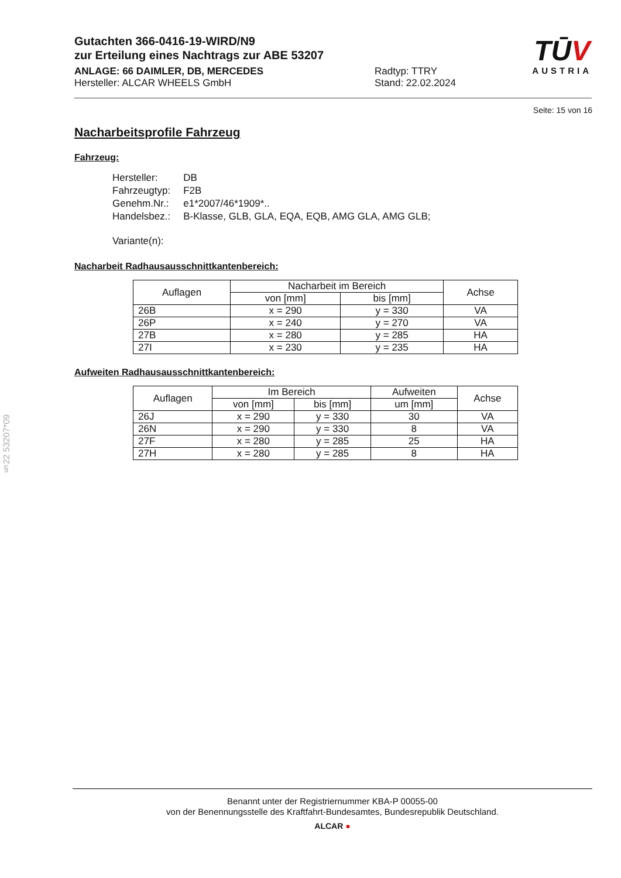§22 53207*09
Gutachten 366-0416-19-WIRD/N9
zur Erteilung eines Nachtrags zur ABE 53207
ANLAGE: 66 DAIMLER, DB, MERCEDES
Hersteller: ALCAR WHEELS GmbH
Radtyp: TTRY
Stand: 22.02.2024
TŪV
AUSTRIA
Seite: 15 von 16
Nacharbeitsprofile Fahrzeug
Fahrzeug:
| Hersteller: | DB |
| Fahrzeugtyp: | F2B |
| Genehm.Nr.: | e1*2007/46*1909*.. |
| Handelsbez.: | B-Klasse, GLB, GLA, EQA, EQB, AMG GLA, AMG GLB; |
| Variante(n): | |
Nacharbeit Radhausausschnittkantenbereich:
| Auflagen | Nacharbeit im Bereich | | Achse |
| --- | --- | --- | --- |
| | von [mm] | bis [mm] | |
| 26B | x = 290 | y = 330 | VA |
| 26P | x = 240 | y = 270 | VA |
| 27B | x = 280 | y = 285 | HA |
| 27I | x = 230 | y = 235 | HA |
Aufweiten Radhausausschnittkantenbereich:
| Auflagen | Im Bereich | | Aufweiten | Achse |
| --- | --- | --- | --- | --- |
| | von [mm] | bis [mm] | um [mm] | |
| 26J | x = 290 | y = 330 | 30 | VA |
| 26N | x = 290 | y = 330 | 8 | VA |
| 27F | x = 280 | y = 285 | 25 | HA |
| 27H | x = 280 | y = 285 | 8 | HA |
Benannt unter der Registriernummer KBA-P 00055-00
von der Benennungsstelle des Kraftfahrt-Bundesamtes, Bundesrepublik Deutschland.
ALCAR ●